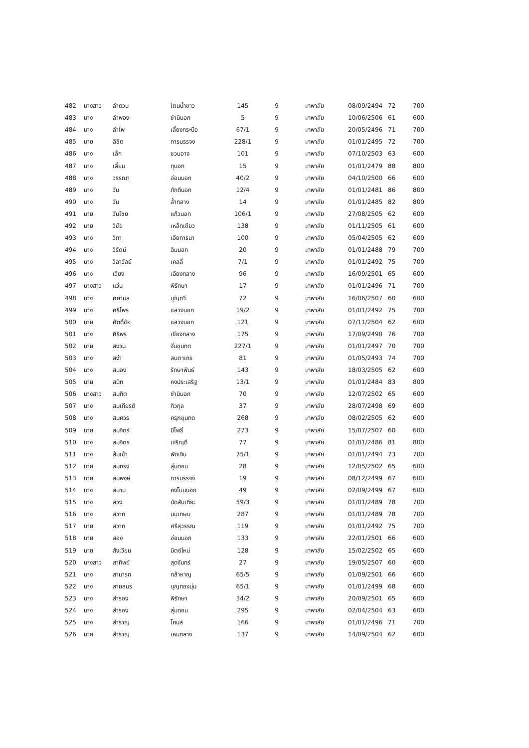| 482 | นางสาว | ลำดวน | โตนน้ำขาว | 145 | 9 | เทพาลัย | 08/09/2494 | 72 | 700 |
| 483 | นาง | ลำพอง | ชำนินอก | 5 | 9 | เทพาลัย | 10/06/2506 | 61 | 600 |
| 484 | นาง | ลำไพ | เลี้ยงกระบือ | 67/1 | 9 | เทพาลัย | 20/05/2496 | 71 | 700 |
| 485 | นาย | ลิขิต | การบรรจง | 228/1 | 9 | เทพาลัย | 01/01/2495 | 72 | 700 |
| 486 | นาง | เล็ก | ชวนอาจ | 101 | 9 | เทพาลัย | 07/10/2503 | 63 | 600 |
| 487 | นาง | เลี่ยม | กุนอก | 15 | 9 | เทพาลัย | 01/01/2479 | 88 | 800 |
| 488 | นาง | วรรณา | อ่อนนอก | 40/2 | 9 | เทพาลัย | 04/10/2500 | 66 | 600 |
| 489 | นาง | วัน | ภักดีนอก | 12/4 | 9 | เทพาลัย | 01/01/2481 | 86 | 800 |
| 490 | นาง | วัน | ล้ำกลาง | 14 | 9 | เทพาลัย | 01/01/2485 | 82 | 800 |
| 491 | นาย | วันไชย | แก้วนอก | 106/1 | 9 | เทพาลัย | 27/08/2505 | 62 | 600 |
| 492 | นาย | วิชัย | เหล็กเขียว | 138 | 9 | เทพาลัย | 01/11/2505 | 61 | 600 |
| 493 | นาง | วิภา | เอียการนา | 100 | 9 | เทพาลัย | 05/04/2505 | 62 | 600 |
| 494 | นาง | วิรัตน์ | ฉิมนอก | 20 | 9 | เทพาลัย | 01/01/2488 | 79 | 700 |
| 495 | นาง | วิลาวัลย์ | เคลลี่ | 7/1 | 9 | เทพาลัย | 01/01/2492 | 75 | 700 |
| 496 | นาง | เวียง | เฉียงกลาง | 96 | 9 | เทพาลัย | 16/09/2501 | 65 | 600 |
| 497 | นางสาว | แว่น | พิรักษา | 17 | 9 | เทพาลัย | 01/01/2496 | 71 | 700 |
| 498 | นาง | ศยามล | บุญทวี | 72 | 9 | เทพาลัย | 16/06/2507 | 60 | 600 |
| 499 | นาง | ศรีไพร | แสวงนอก | 19/2 | 9 | เทพาลัย | 01/01/2492 | 75 | 700 |
| 500 | นาย | ศักดิ์ชัย | แสวงนอก | 121 | 9 | เทพาลัย | 07/11/2504 | 62 | 600 |
| 501 | นาง | ศิริพร | เขียงกลาง | 175 | 9 | เทพาลัย | 17/09/2490 | 76 | 700 |
| 502 | นาย | สงวน | จั่นขุนทด | 227/1 | 9 | เทพาลัย | 01/01/2497 | 70 | 700 |
| 503 | นาง | สง่า | สนตาเถร | 81 | 9 | เทพาลัย | 01/05/2493 | 74 | 700 |
| 504 | นาง | สนอง | รักษาพันธ์ | 143 | 9 | เทพาลัย | 18/03/2505 | 62 | 600 |
| 505 | นาย | สนิท | คงประเสริฐ | 13/1 | 9 | เทพาลัย | 01/01/2484 | 83 | 800 |
| 506 | นางสาว | สมกิต | ชำนินอก | 70 | 9 | เทพาลัย | 12/07/2502 | 65 | 600 |
| 507 | นาง | สมเกียรติ | กิวกุล | 37 | 9 | เทพาลัย | 28/07/2498 | 69 | 600 |
| 508 | นาง | สมควร | ครุฑขุนทด | 268 | 9 | เทพาลัย | 08/02/2505 | 62 | 600 |
| 509 | นาย | สมจิตร์ | มีโพธิ์ | 273 | 9 | เทพาลัย | 15/07/2507 | 60 | 600 |
| 510 | นาง | สมจิตร | เจริญดี | 77 | 9 | เทพาลัย | 01/01/2486 | 81 | 800 |
| 511 | นาง | ส้มเช้า | พัดเงิน | 75/1 | 9 | เทพาลัย | 01/01/2494 | 73 | 700 |
| 512 | นาย | สมทรง | ลุ่มดอน | 28 | 9 | เทพาลัย | 12/05/2502 | 65 | 600 |
| 513 | นาย | สมพงษ์ | การบรรจง | 19 | 9 | เทพาลัย | 08/12/2499 | 67 | 600 |
| 514 | นาง | สมาน | คงโนนนอก | 49 | 9 | เทพาลัย | 02/09/2499 | 67 | 600 |
| 515 | นาง | สวง | นัดสันเทียะ | 59/3 | 9 | เทพาลัย | 01/01/2489 | 78 | 700 |
| 516 | นาง | สวาท | นมเกษม | 287 | 9 | เทพาลัย | 01/01/2489 | 78 | 700 |
| 517 | นาย | สวาท | ศรีสุวรรณ | 119 | 9 | เทพาลัย | 01/01/2492 | 75 | 700 |
| 518 | นาย | สอง | อ่อนนอก | 133 | 9 | เทพาลัย | 22/01/2501 | 66 | 600 |
| 519 | นาย | สังเวียน | นิตย์ใหม่ | 128 | 9 | เทพาลัย | 15/02/2502 | 65 | 600 |
| 520 | นางสาว | สาทิพย์ | สุดจันทร์ | 27 | 9 | เทพาลัย | 19/05/2507 | 60 | 600 |
| 521 | นาง | สามารถ | กล้าหาญ | 65/5 | 9 | เทพาลัย | 01/09/2501 | 66 | 600 |
| 522 | นาง | สายสมร | บุญทองนุ่ม | 65/1 | 9 | เทพาลัย | 01/01/2499 | 68 | 600 |
| 523 | นาง | สำรอง | พิรักษา | 34/2 | 9 | เทพาลัย | 20/09/2501 | 65 | 600 |
| 524 | นาง | สำรอง | ลุ่มดอน | 295 | 9 | เทพาลัย | 02/04/2504 | 63 | 600 |
| 525 | นาง | สำราญ | โคมส์ | 166 | 9 | เทพาลัย | 01/01/2496 | 71 | 700 |
| 526 | นาย | สำราญ | เหมกลาง | 137 | 9 | เทพาลัย | 14/09/2504 | 62 | 600 |